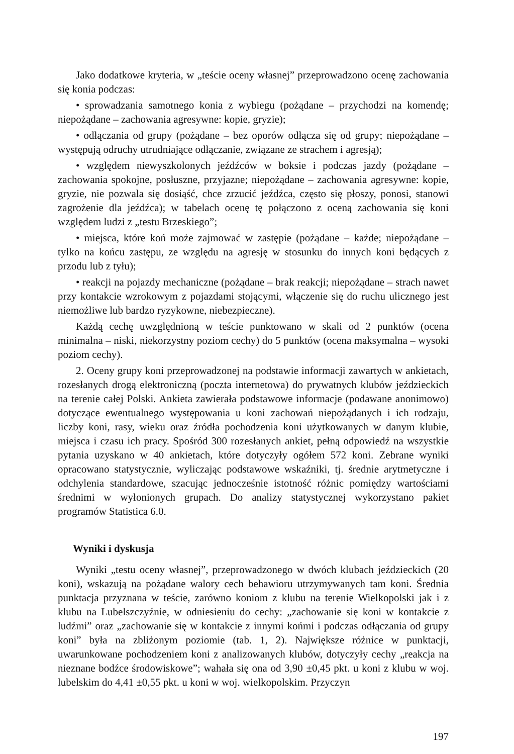Jako dodatkowe kryteria, w „teście oceny własnej” przeprowadzono ocenę zachowania się konia podczas:
• sprowadzania samotnego konia z wybiegu (pożądane – przychodzi na komendę; niepożądane – zachowania agresywne: kopie, gryzie);
• odłączania od grupy (pożądane – bez oporów odłącza się od grupy; niepożądane – występują odruchy utrudniające odłączanie, związane ze strachem i agresją);
• względem niewyszkolonych jeźdźców w boksie i podczas jazdy (pożądane – zachowania spokojne, posłuszne, przyjazne; niepożądane – zachowania agresywne: kopie, gryzie, nie pozwala się dosiąść, chce zrzucić jeźdźca, często się płoszy, ponosi, stanowi zagrożenie dla jeźdźca); w tabelach ocenę tę połączono z oceną zachowania się koni względem ludzi z „testu Brzeskiego”;
• miejsca, które koń może zajmować w zastępie (pożądane – każde; niepożądane – tylko na końcu zastępu, ze względu na agresję w stosunku do innych koni będących z przodu lub z tyłu);
• reakcji na pojazdy mechaniczne (pożądane – brak reakcji; niepożądane – strach nawet przy kontakcie wzrokowym z pojazdami stojącymi, włączenie się do ruchu ulicznego jest niemożliwe lub bardzo ryzykowne, niebezpieczne).
Każdą cechę uwzględnioną w teście punktowano w skali od 2 punktów (ocena minimalna – niski, niekorzystny poziom cechy) do 5 punktów (ocena maksymalna – wysoki poziom cechy).
2. Oceny grupy koni przeprowadzonej na podstawie informacji zawartych w ankietach, rozesłanych drogą elektroniczną (poczta internetowa) do prywatnych klubów jeździeckich na terenie całej Polski. Ankieta zawierała podstawowe informacje (podawane anonimowo) dotyczące ewentualnego występowania u koni zachowań niepożądanych i ich rodzaju, liczby koni, rasy, wieku oraz źródła pochodzenia koni użytkowanych w danym klubie, miejsca i czasu ich pracy. Spośród 300 rozesłanych ankiet, pełną odpowiedź na wszystkie pytania uzyskano w 40 ankietach, które dotyczyły ogółem 572 koni. Zebrane wyniki opracowano statystycznie, wyliczając podstawowe wskaźniki, tj. średnie arytmetyczne i odchylenia standardowe, szacując jednocześnie istotność różnic pomiędzy wartościami średnimi w wyłonionych grupach. Do analizy statystycznej wykorzystano pakiet programów Statistica 6.0.
Wyniki i dyskusja
Wyniki „testu oceny własnej”, przeprowadzonego w dwóch klubach jeździeckich (20 koni), wskazują na pożądane walory cech behawioru utrzymywanych tam koni. Średnia punktacja przyznana w teście, zarówno koniom z klubu na terenie Wielkopolski jak i z klubu na Lubelszczyźnie, w odniesieniu do cechy: „zachowanie się koni w kontakcie z ludźmi” oraz „zachowanie się w kontakcie z innymi końmi i podczas odłączania od grupy koni” była na zbliżonym poziomie (tab. 1, 2). Największe różnice w punktacji, uwarunkowane pochodzeniem koni z analizowanych klubów, dotyczyły cechy „reakcja na nieznane bodźce środowiskowe”; wahała się ona od 3,90 ±0,45 pkt. u koni z klubu w woj. lubelskim do 4,41 ±0,55 pkt. u koni w woj. wielkopolskim. Przyczyn
197